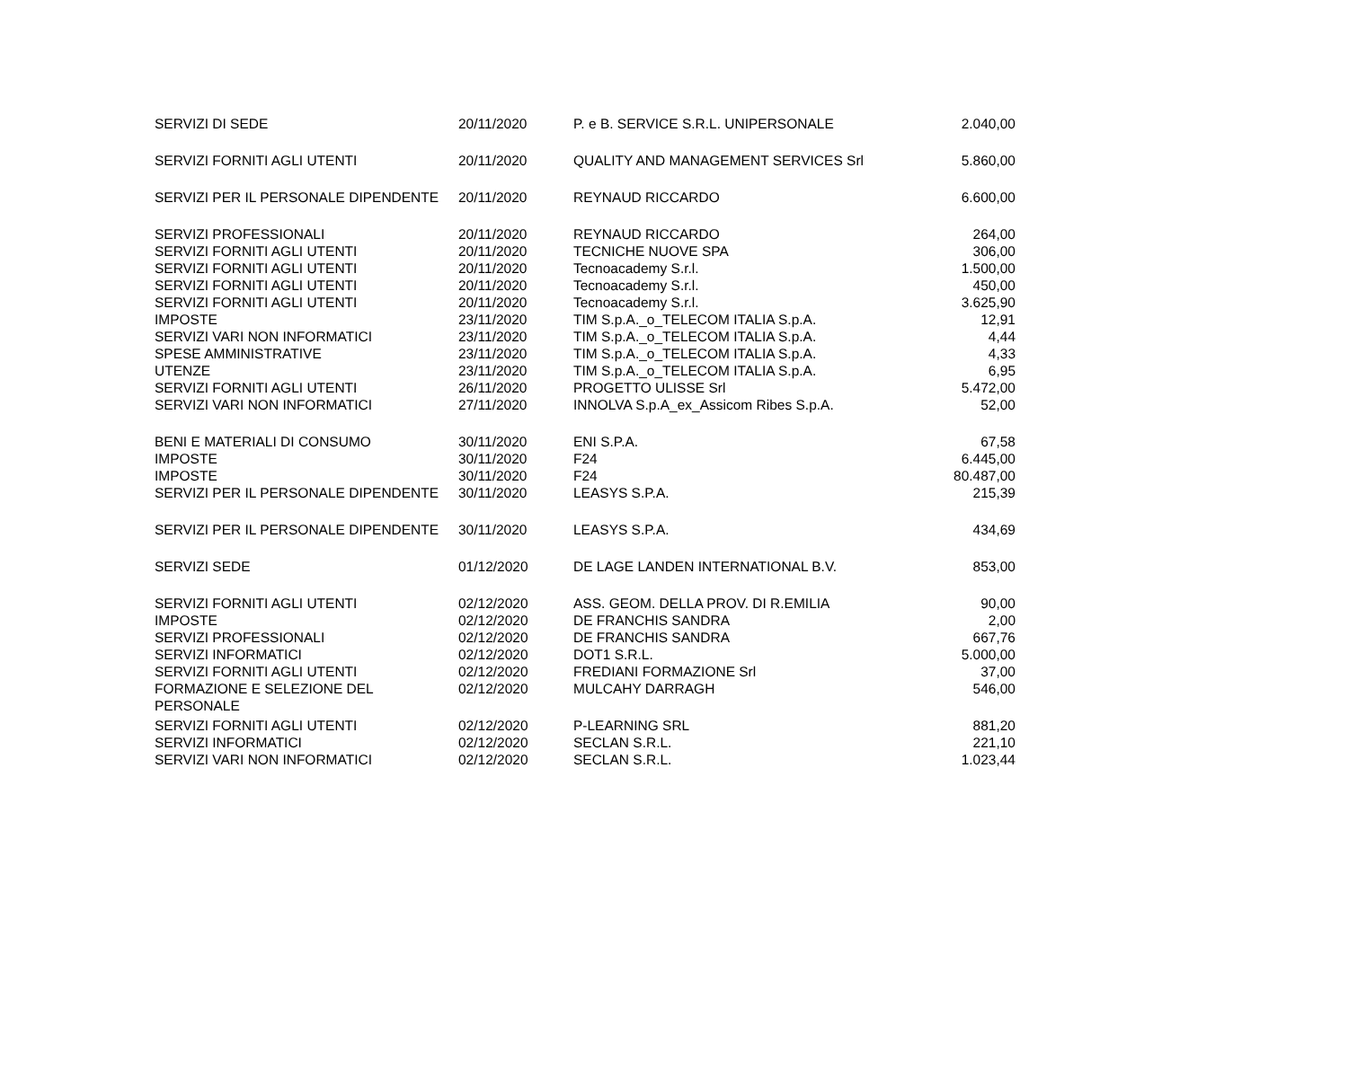| SERVIZI DI SEDE | 20/11/2020 | P. e B. SERVICE S.R.L. UNIPERSONALE | 2.040,00 |
| SERVIZI FORNITI AGLI UTENTI | 20/11/2020 | QUALITY AND MANAGEMENT SERVICES Srl | 5.860,00 |
| SERVIZI PER IL PERSONALE DIPENDENTE | 20/11/2020 | REYNAUD RICCARDO | 6.600,00 |
| SERVIZI PROFESSIONALI | 20/11/2020 | REYNAUD RICCARDO | 264,00 |
| SERVIZI FORNITI AGLI UTENTI | 20/11/2020 | TECNICHE NUOVE SPA | 306,00 |
| SERVIZI FORNITI AGLI UTENTI | 20/11/2020 | Tecnoacademy S.r.l. | 1.500,00 |
| SERVIZI FORNITI AGLI UTENTI | 20/11/2020 | Tecnoacademy S.r.l. | 450,00 |
| SERVIZI FORNITI AGLI UTENTI | 20/11/2020 | Tecnoacademy S.r.l. | 3.625,90 |
| IMPOSTE | 23/11/2020 | TIM S.p.A._o_TELECOM ITALIA S.p.A. | 12,91 |
| SERVIZI VARI NON INFORMATICI | 23/11/2020 | TIM S.p.A._o_TELECOM ITALIA S.p.A. | 4,44 |
| SPESE AMMINISTRATIVE | 23/11/2020 | TIM S.p.A._o_TELECOM ITALIA S.p.A. | 4,33 |
| UTENZE | 23/11/2020 | TIM S.p.A._o_TELECOM ITALIA S.p.A. | 6,95 |
| SERVIZI FORNITI AGLI UTENTI | 26/11/2020 | PROGETTO ULISSE Srl | 5.472,00 |
| SERVIZI VARI NON INFORMATICI | 27/11/2020 | INNOLVA S.p.A_ex_Assicom Ribes S.p.A. | 52,00 |
| BENI E MATERIALI DI CONSUMO | 30/11/2020 | ENI S.P.A. | 67,58 |
| IMPOSTE | 30/11/2020 | F24 | 6.445,00 |
| IMPOSTE | 30/11/2020 | F24 | 80.487,00 |
| SERVIZI PER IL PERSONALE DIPENDENTE | 30/11/2020 | LEASYS S.P.A. | 215,39 |
| SERVIZI PER IL PERSONALE DIPENDENTE | 30/11/2020 | LEASYS S.P.A. | 434,69 |
| SERVIZI SEDE | 01/12/2020 | DE LAGE LANDEN INTERNATIONAL B.V. | 853,00 |
| SERVIZI FORNITI AGLI UTENTI | 02/12/2020 | ASS. GEOM. DELLA PROV. DI R.EMILIA | 90,00 |
| IMPOSTE | 02/12/2020 | DE FRANCHIS SANDRA | 2,00 |
| SERVIZI PROFESSIONALI | 02/12/2020 | DE FRANCHIS SANDRA | 667,76 |
| SERVIZI INFORMATICI | 02/12/2020 | DOT1 S.R.L. | 5.000,00 |
| SERVIZI FORNITI AGLI UTENTI | 02/12/2020 | FREDIANI FORMAZIONE Srl | 37,00 |
| FORMAZIONE E SELEZIONE DEL PERSONALE | 02/12/2020 | MULCAHY DARRAGH | 546,00 |
| SERVIZI FORNITI AGLI UTENTI | 02/12/2020 | P-LEARNING SRL | 881,20 |
| SERVIZI INFORMATICI | 02/12/2020 | SECLAN S.R.L. | 221,10 |
| SERVIZI VARI NON INFORMATICI | 02/12/2020 | SECLAN S.R.L. | 1.023,44 |